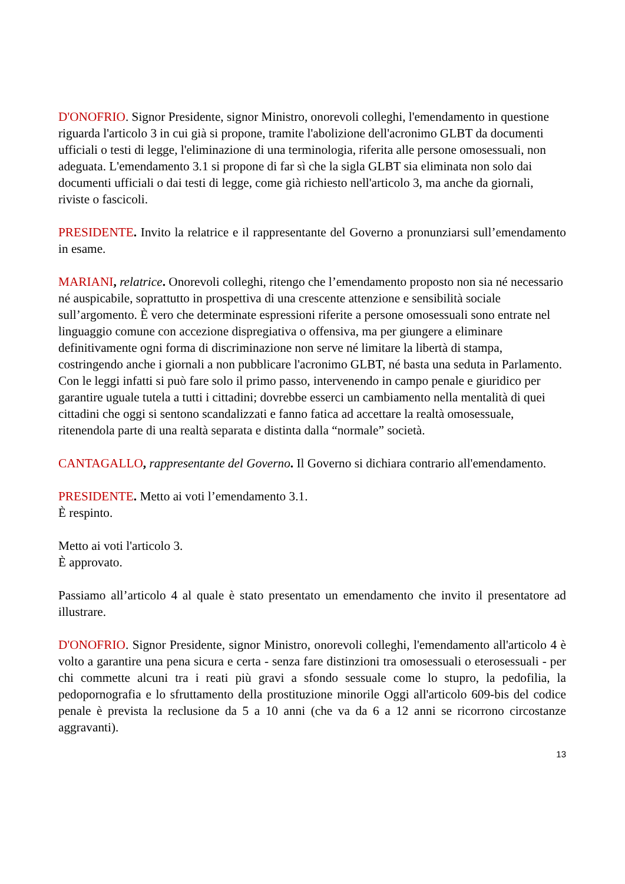D'ONOFRIO. Signor Presidente, signor Ministro, onorevoli colleghi, l'emendamento in questione riguarda l'articolo 3 in cui già si propone, tramite l'abolizione dell'acronimo GLBT da documenti ufficiali o testi di legge, l'eliminazione di una terminologia, riferita alle persone omosessuali, non adeguata. L'emendamento 3.1 si propone di far sì che la sigla GLBT sia eliminata non solo dai documenti ufficiali o dai testi di legge, come già richiesto nell'articolo 3, ma anche da giornali, riviste o fascicoli.
PRESIDENTE. Invito la relatrice e il rappresentante del Governo a pronunziarsi sull’emendamento in esame.
MARIANI, relatrice. Onorevoli colleghi, ritengo che l’emendamento proposto non sia né necessario né auspicabile, soprattutto in prospettiva di una crescente attenzione e sensibilità sociale sull’argomento. È vero che determinate espressioni riferite a persone omosessuali sono entrate nel linguaggio comune con accezione dispregiativa o offensiva, ma per giungere a eliminare definitivamente ogni forma di discriminazione non serve né limitare la libertà di stampa, costringendo anche i giornali a non pubblicare l'acronimo GLBT, né basta una seduta in Parlamento. Con le leggi infatti si può fare solo il primo passo, intervenendo in campo penale e giuridico per garantire uguale tutela a tutti i cittadini; dovrebbe esserci un cambiamento nella mentalità di quei cittadini che oggi si sentono scandalizzati e fanno fatica ad accettare la realtà omosessuale, ritenendola parte di una realtà separata e distinta dalla “normale” società.
CANTAGALLO, rappresentante del Governo. Il Governo si dichiara contrario all'emendamento.
PRESIDENTE. Metto ai voti l’emendamento 3.1.
È respinto.
Metto ai voti l'articolo 3.
È approvato.
Passiamo all’articolo 4 al quale è stato presentato un emendamento che invito il presentatore ad illustrare.
D'ONOFRIO. Signor Presidente, signor Ministro, onorevoli colleghi, l'emendamento all'articolo 4 è volto a garantire una pena sicura e certa - senza fare distinzioni tra omosessuali o eterosessuali - per chi commette alcuni tra i reati più gravi a sfondo sessuale come lo stupro, la pedofilia, la pedopornografia e lo sfruttamento della prostituzione minorile Oggi all'articolo 609-bis del codice penale è prevista la reclusione da 5 a 10 anni (che va da 6 a 12 anni se ricorrono circostanze aggravanti).
13